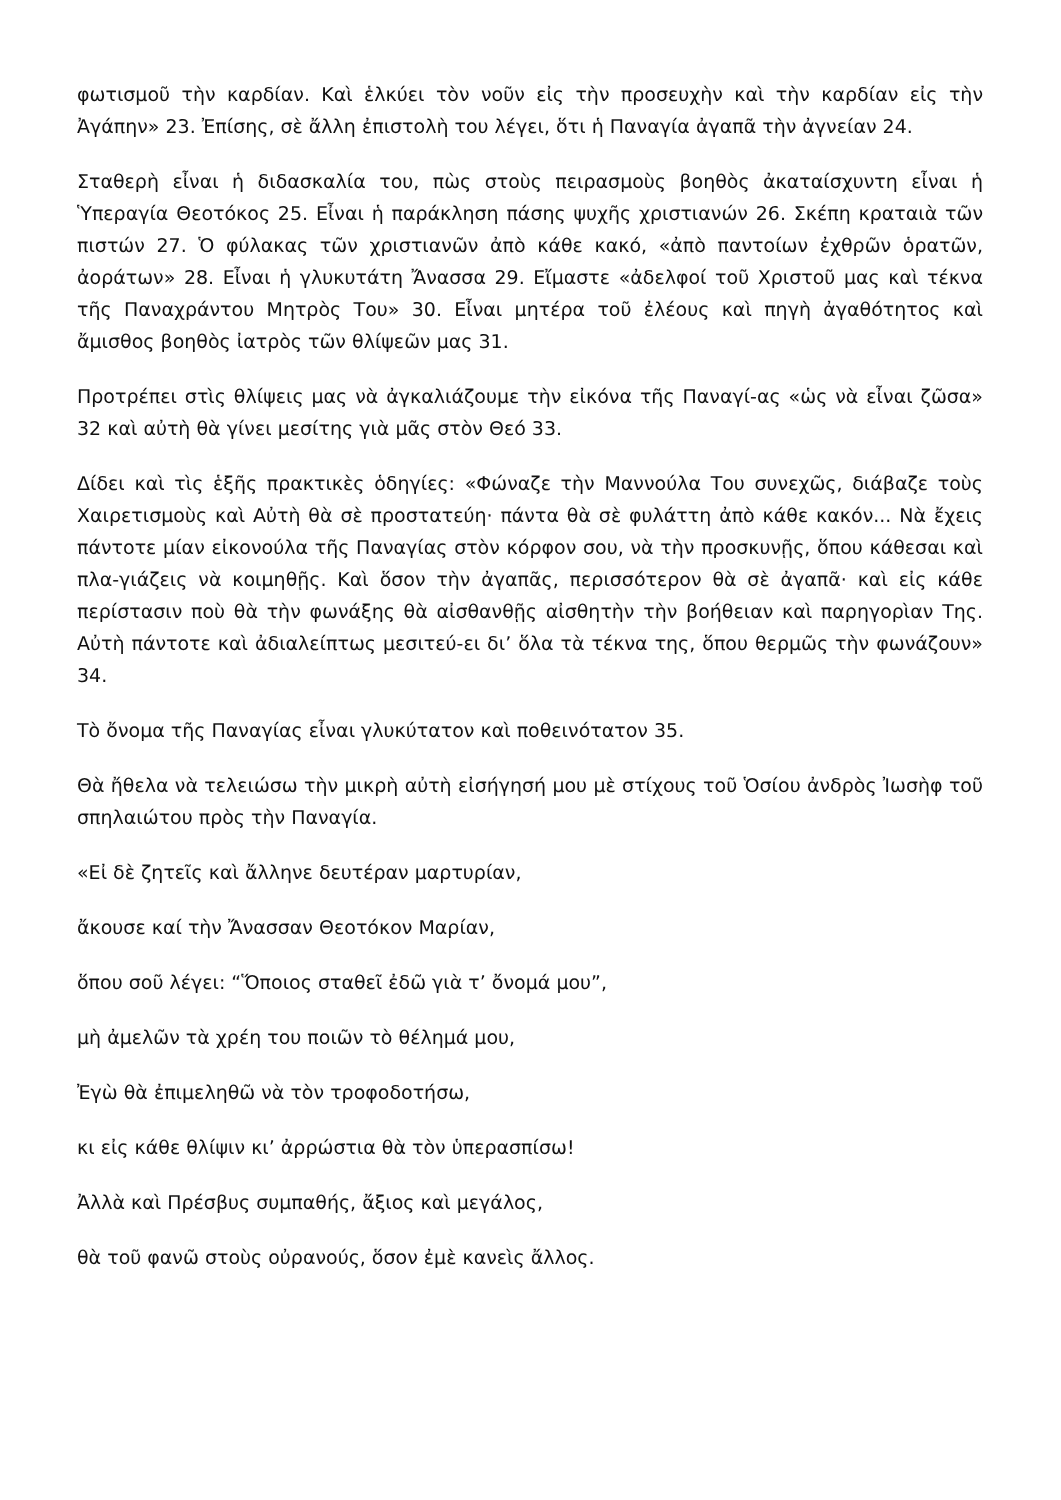φωτισμοῦ τὴν καρδίαν. Καὶ ἑλκύει τὸν νοῦν εἰς τὴν προσευχὴν καὶ τὴν καρδίαν εἰς τὴν Ἀγάπην» 23. Ἐπίσης, σὲ ἄλλη ἐπιστολὴ του λέγει, ὅτι ἡ Παναγία ἀγαπᾶ τὴν ἀγνείαν 24.
Σταθερὴ εἶναι ἡ διδασκαλία του, πὼς στοὺς πειρασμοὺς βοηθὸς ἀκαταίσχυντη εἶναι ἡ Ὑπεραγία Θεοτόκος 25. Εἶναι ἡ παράκληση πάσης ψυχῆς χριστιανών 26. Σκέπη κραταιὰ τῶν πιστών 27. Ὁ φύλακας τῶν χριστιανῶν ἀπὸ κάθε κακό, «ἀπὸ παντοίων ἐχθρῶν ὁρατῶν, ἀοράτων» 28. Εἶναι ἡ γλυκυτάτη Ἄνασσα 29. Εἴμαστε «ἀδελφοί τοῦ Χριστοῦ μας καὶ τέκνα τῆς Παναχράντου Μητρὸς Του» 30. Εἶναι μητέρα τοῦ ἐλέους καὶ πηγὴ ἀγαθότητος καὶ ἄμισθος βοηθὸς ἰατρὸς τῶν θλίψεῶν μας 31.
Προτρέπει στὶς θλίψεις μας νὰ ἀγκαλιάζουμε τὴν εἰκόνα τῆς Παναγί-ας «ὡς νὰ εἶναι ζῶσα» 32 καὶ αὐτὴ θὰ γίνει μεσίτης γιὰ μᾶς στὸν Θεό 33.
Δίδει καὶ τὶς ἑξῆς πρακτικὲς ὁδηγίες: «Φώναζε τὴν Μαννούλα Του συνεχῶς, διάβαζε τοὺς Χαιρετισμοὺς καὶ Αὐτὴ θὰ σὲ προστατεύη· πάντα θὰ σὲ φυλάττη ἀπὸ κάθε κακόν... Νὰ ἔχεις πάντοτε μίαν εἰκονούλα τῆς Παναγίας στὸν κόρφον σου, νὰ τὴν προσκυνῇς, ὅπου κάθεσαι καὶ πλα-γιάζεις νὰ κοιμηθῇς. Καὶ ὅσον τὴν ἀγαπᾶς, περισσότερον θὰ σὲ ἀγαπᾶ· καὶ εἰς κάθε περίστασιν ποὺ θὰ τὴν φωνάξης θὰ αἰσθανθῇς αἰσθητὴν τὴν βοήθειαν καὶ παρηγορὶαν Της. Αὐτὴ πάντοτε καὶ ἀδιαλείπτως μεσιτεύ-ει δι’ ὅλα τὰ τέκνα της, ὅπου θερμῶς τὴν φωνάζουν» 34.
Τὸ ὄνομα τῆς Παναγίας εἶναι γλυκύτατον καὶ ποθεινότατον 35.
Θὰ ἤθελα νὰ τελειώσω τὴν μικρὴ αὐτὴ εἰσήγησή μου μὲ στίχους τοῦ Ὁσίου ἀνδρὸς Ἰωσὴφ τοῦ σπηλαιώτου πρὸς τὴν Παναγία.
«Εἰ δὲ ζητεῖς καὶ ἄλληνε δευτέραν μαρτυρίαν,
ἄκουσε καί τὴν Ἄνασσαν Θεοτόκον Μαρίαν,
ὅπου σοῦ λέγει: “Ὅποιος σταθεῖ ἐδῶ γιὰ τ’ ὄνομά μου”,
μὴ ἀμελῶν τὰ χρέη του ποιῶν τὸ θέλημά μου,
Ἐγὼ θὰ ἐπιμεληθῶ νὰ τὸν τροφοδοτήσω,
κι εἰς κάθε θλίψιν κι’ ἀρρώστια θὰ τὸν ὑπερασπίσω!
Ἀλλὰ καὶ Πρέσβυς συμπαθής, ἄξιος καὶ μεγάλος,
θὰ τοῦ φανῶ στοὺς οὐρανούς, ὅσον ἐμὲ κανεὶς ἄλλος.